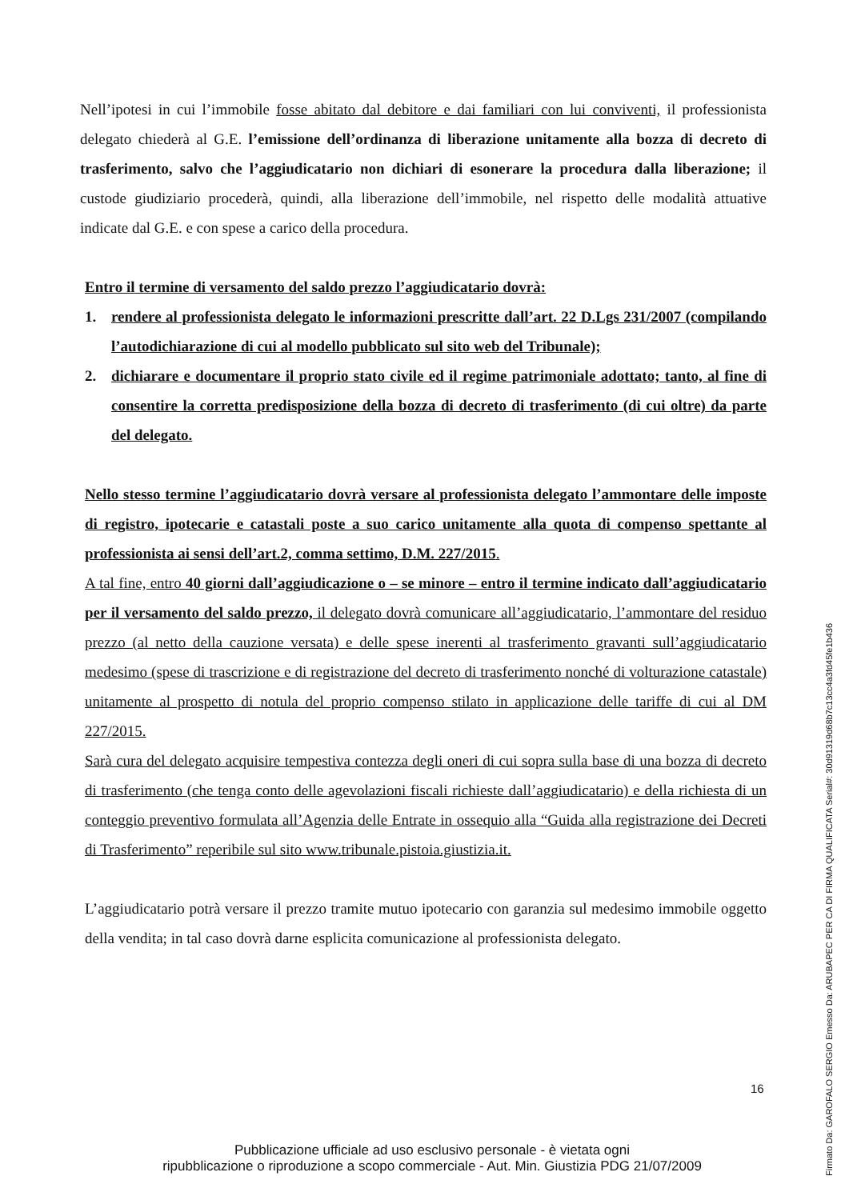Nell’ipotesi in cui l’immobile fosse abitato dal debitore e dai familiari con lui conviventi, il professionista delegato chiederà al G.E. l’emissione dell’ordinanza di liberazione unitamente alla bozza di decreto di trasferimento, salvo che l’aggiudicatario non dichiari di esonerare la procedura dalla liberazione; il custode giudiziario procederà, quindi, alla liberazione dell’immobile, nel rispetto delle modalità attuative indicate dal G.E. e con spese a carico della procedura.
Entro il termine di versamento del saldo prezzo l’aggiudicatario dovrà:
1. rendere al professionista delegato le informazioni prescritte dall’art. 22 D.Lgs 231/2007 (compilando l’autodichiarazione di cui al modello pubblicato sul sito web del Tribunale);
2. dichiarare e documentare il proprio stato civile ed il regime patrimoniale adottato; tanto, al fine di consentire la corretta predisposizione della bozza di decreto di trasferimento (di cui oltre) da parte del delegato.
Nello stesso termine l’aggiudicatario dovrà versare al professionista delegato l’ammontare delle imposte di registro, ipotecarie e catastali poste a suo carico unitamente alla quota di compenso spettante al professionista ai sensi dell’art.2, comma settimo, D.M. 227/2015.
A tal fine, entro 40 giorni dall’aggiudicazione o – se minore – entro il termine indicato dall’aggiudicatario per il versamento del saldo prezzo, il delegato dovrà comunicare all’aggiudicatario, l’ammontare del residuo prezzo (al netto della cauzione versata) e delle spese inerenti al trasferimento gravanti sull’aggiudicatario medesimo (spese di trascrizione e di registrazione del decreto di trasferimento nonché di volturazione catastale) unitamente al prospetto di notula del proprio compenso stilato in applicazione delle tariffe di cui al DM 227/2015.
Sarà cura del delegato acquisire tempestiva contezza degli oneri di cui sopra sulla base di una bozza di decreto di trasferimento (che tenga conto delle agevolazioni fiscali richieste dall’aggiudicatario) e della richiesta di un conteggio preventivo formulata all’Agenzia delle Entrate in ossequio alla “Guida alla registrazione dei Decreti di Trasferimento” reperibile sul sito www.tribunale.pistoia.giustizia.it.
L’aggiudicatario potrà versare il prezzo tramite mutuo ipotecario con garanzia sul medesimo immobile oggetto della vendita; in tal caso dovrà darne esplicita comunicazione al professionista delegato.
16
Pubblicazione ufficiale ad uso esclusivo personale - è vietata ogni
ripubblicazione o riproduzione a scopo commerciale - Aut. Min. Giustizia PDG 21/07/2009
Firmato Da: GAROFALO SERGIO Emesso Da: ARUBAPEC PER CA DI FIRMA QUALIFICATA Serial#: 30d91319d68b7c13cc4a3fd45fe1b436